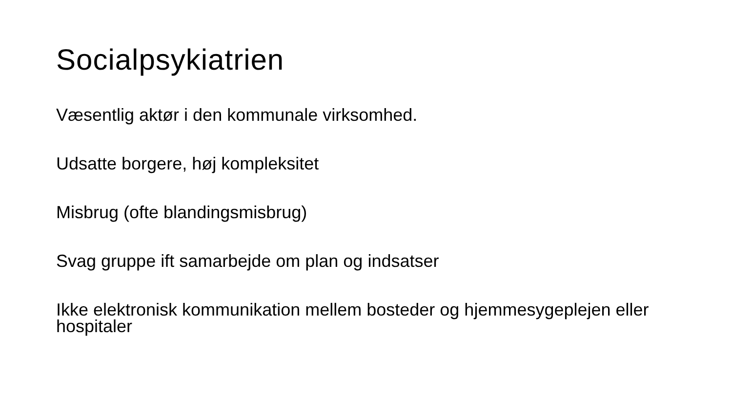Socialpsykiatrien
Væsentlig aktør i den kommunale virksomhed.
Udsatte borgere, høj kompleksitet
Misbrug (ofte blandingsmisbrug)
Svag gruppe ift samarbejde om plan og indsatser
Ikke elektronisk kommunikation mellem bosteder og hjemmesygeplejen eller hospitaler